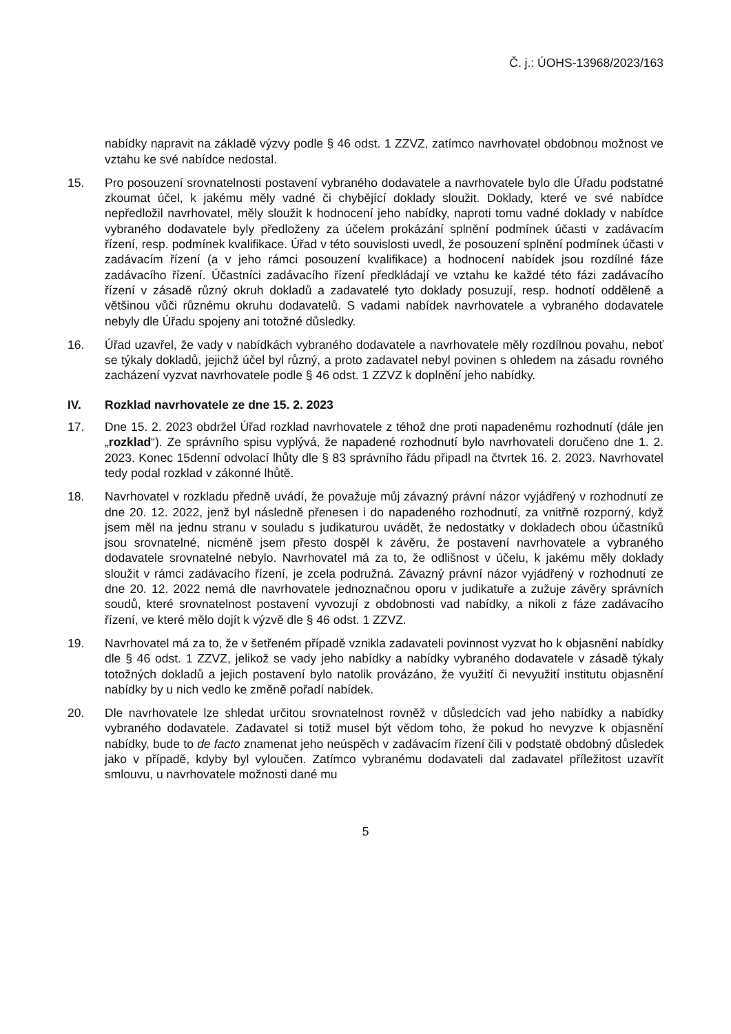Č. j.: ÚOHS-13968/2023/163
nabídky napravit na základě výzvy podle § 46 odst. 1 ZZVZ, zatímco navrhovatel obdobnou možnost ve vztahu ke své nabídce nedostal.
15. Pro posouzení srovnatelnosti postavení vybraného dodavatele a navrhovatele bylo dle Úřadu podstatné zkoumat účel, k jakému měly vadné či chybějící doklady sloužit. Doklady, které ve své nabídce nepředložil navrhovatel, měly sloužit k hodnocení jeho nabídky, naproti tomu vadné doklady v nabídce vybraného dodavatele byly předloženy za účelem prokázání splnění podmínek účasti v zadávacím řízení, resp. podmínek kvalifikace. Úřad v této souvislosti uvedl, že posouzení splnění podmínek účasti v zadávacím řízení (a v jeho rámci posouzení kvalifikace) a hodnocení nabídek jsou rozdílné fáze zadávacího řízení. Účastníci zadávacího řízení předkládají ve vztahu ke každé této fázi zadávacího řízení v zásadě různý okruh dokladů a zadavatelé tyto doklady posuzují, resp. hodnotí odděleně a většinou vůči různému okruhu dodavatelů. S vadami nabídek navrhovatele a vybraného dodavatele nebyly dle Úřadu spojeny ani totožné důsledky.
16. Úřad uzavřel, že vady v nabídkách vybraného dodavatele a navrhovatele měly rozdílnou povahu, neboť se týkaly dokladů, jejichž účel byl různý, a proto zadavatel nebyl povinen s ohledem na zásadu rovného zacházení vyzvat navrhovatele podle § 46 odst. 1 ZZVZ k doplnění jeho nabídky.
IV. Rozklad navrhovatele ze dne 15. 2. 2023
17. Dne 15. 2. 2023 obdržel Úřad rozklad navrhovatele z téhož dne proti napadenému rozhodnutí (dále jen „rozklad“). Ze správního spisu vyplývá, že napadené rozhodnutí bylo navrhovateli doručeno dne 1. 2. 2023. Konec 15denní odvolací lhůty dle § 83 správního řádu připadl na čtvrtek 16. 2. 2023. Navrhovatel tedy podal rozklad v zákonné lhůtě.
18. Navrhovatel v rozkladu předně uvádí, že považuje můj závazný právní názor vyjádřený v rozhodnutí ze dne 20. 12. 2022, jenž byl následně přenesen i do napadeného rozhodnutí, za vnitřně rozporný, když jsem měl na jednu stranu v souladu s judikaturou uvádět, že nedostatky v dokladech obou účastníků jsou srovnatelné, nicméně jsem přesto dospěl k závěru, že postavení navrhovatele a vybraného dodavatele srovnatelné nebylo. Navrhovatel má za to, že odlišnost v účelu, k jakému měly doklady sloužit v rámci zadávacího řízení, je zcela podružná. Závazný právní názor vyjádřený v rozhodnutí ze dne 20. 12. 2022 nemá dle navrhovatele jednoznačnou oporu v judikatuře a zužuje závěry správních soudů, které srovnatelnost postavení vyvozují z obdobnosti vad nabídky, a nikoli z fáze zadávacího řízení, ve které mělo dojít k výzvě dle § 46 odst. 1 ZZVZ.
19. Navrhovatel má za to, že v šetřeném případě vznikla zadavateli povinnost vyzvat ho k objasnění nabídky dle § 46 odst. 1 ZZVZ, jelikož se vady jeho nabídky a nabídky vybraného dodavatele v zásadě týkaly totožných dokladů a jejich postavení bylo natolik provázáno, že využití či nevyužití institutu objasnění nabídky by u nich vedlo ke změně pořadí nabídek.
20. Dle navrhovatele lze shledat určitou srovnatelnost rovněž v důsledcích vad jeho nabídky a nabídky vybraného dodavatele. Zadavatel si totiž musel být vědom toho, že pokud ho nevyzve k objasnění nabídky, bude to de facto znamenat jeho neúspěch v zadávacím řízení čili v podstatě obdobný důsledek jako v případě, kdyby byl vyloučen. Zatímco vybranému dodavateli dal zadavatel příležitost uzavřít smlouvu, u navrhovatele možnosti dané mu
5